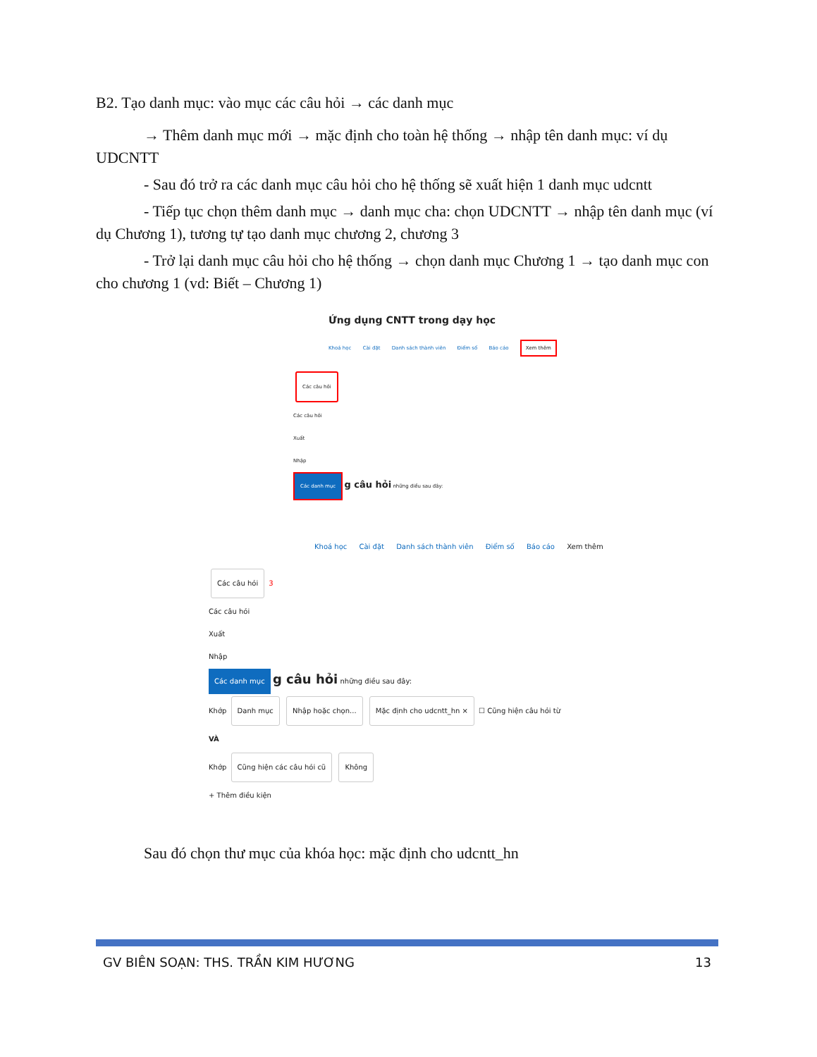B2. Tạo danh mục: vào mục các câu hỏi → các danh mục
→ Thêm danh mục mới → mặc định cho toàn hệ thống → nhập tên danh mục: ví dụ UDCNTT
- Sau đó trở ra các danh mục câu hỏi cho hệ thống sẽ xuất hiện 1 danh mục udcntt
- Tiếp tục chọn thêm danh mục → danh mục cha: chọn UDCNTT → nhập tên danh mục (ví dụ Chương 1), tương tự tạo danh mục chương 2, chương 3
- Trở lại danh mục câu hỏi cho hệ thống → chọn danh mục Chương 1 → tạo danh mục con cho chương 1 (vd: Biết – Chương 1)
Ứng dụng CNTT trong dạy học
Khoá học Cài đặt Danh sách thành viên Điểm số Báo cáo Xem thêm
Các câu hỏi
Các câu hỏi
Xuất
Nhập
Các danh mục g câu hỏi những điều sau đây:
Khoá học Cài đặt Danh sách thành viên Điểm số Báo cáo Xem thêm
Các câu hỏi 3
Các câu hỏi
Xuất
Nhập
Các danh mục g câu hỏi những điều sau đây:
Khớp Danh mục Nhập hoặc chọn... Mặc định cho udcntt_hn × ☐ Cũng hiện câu hỏi từ
VÀ
Khớp Cũng hiện các câu hỏi cũ Không
+ Thêm điều kiện
Sau đó chọn thư mục của khóa học: mặc định cho udcntt_hn
GV BIÊN SOẠN: THS. TRẦN KIM HƯƠNG 13